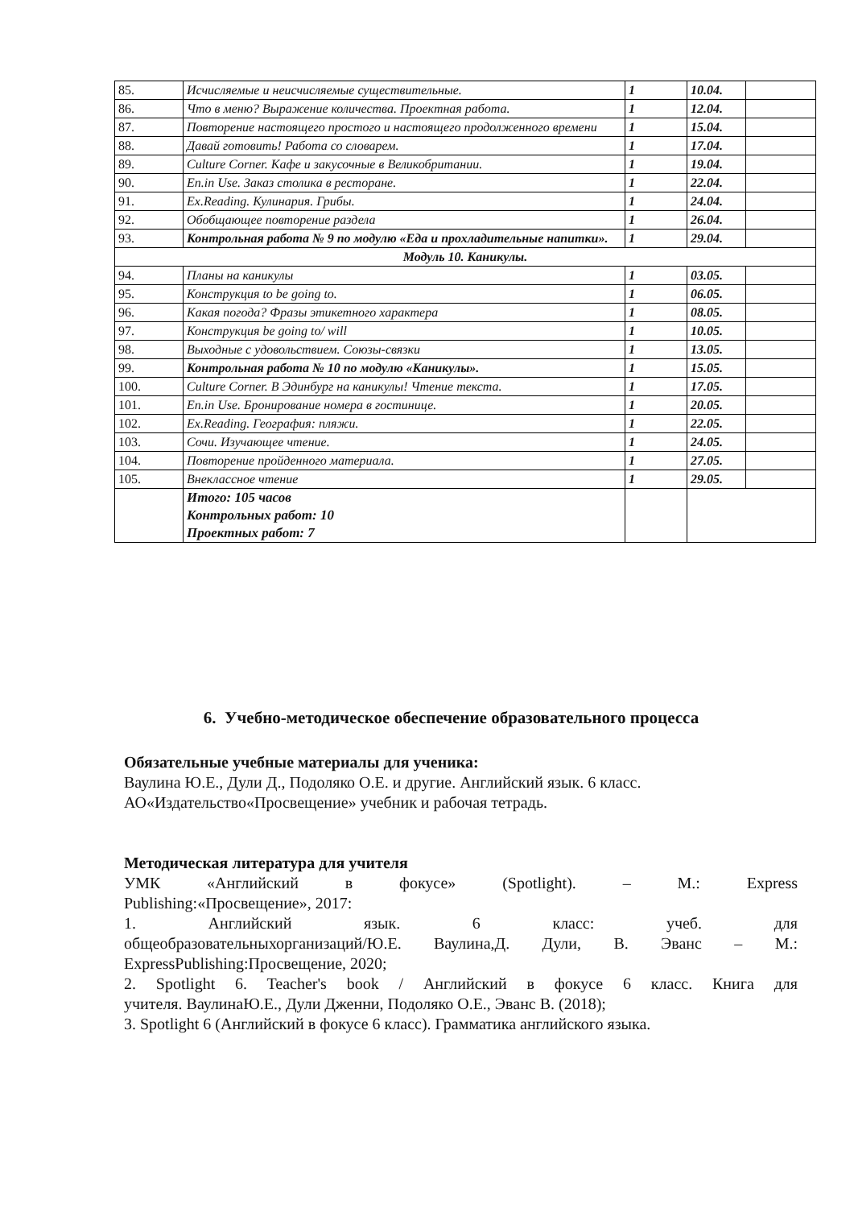| 85. | Исчисляемые и неисчисляемые существительные. | 1 | 10.04. | |
| 86. | Что в меню? Выражение количества. Проектная работа. | 1 | 12.04. | |
| 87. | Повторение настоящего простого и настоящего продолженного времени | 1 | 15.04. | |
| 88. | Давай готовить! Работа со словарем. | 1 | 17.04. | |
| 89. | Culture Corner. Кафе и закусочные в Великобритании. | 1 | 19.04. | |
| 90. | En.in Use. Заказ столика в ресторане. | 1 | 22.04. | |
| 91. | Ex.Reading. Кулинария. Грибы. | 1 | 24.04. | |
| 92. | Обобщающее повторение раздела | 1 | 26.04. | |
| 93. | Контрольная работа № 9 по модулю «Еда и прохладительные напитки». | 1 | 29.04. | |
| Модуль 10. Каникулы. | | | | |
| 94. | Планы на каникулы | 1 | 03.05. | |
| 95. | Конструкция to be going to. | 1 | 06.05. | |
| 96. | Какая погода? Фразы этикетного характера | 1 | 08.05. | |
| 97. | Конструкция be going to/ will | 1 | 10.05. | |
| 98. | Выходные с удовольствием. Союзы-связки | 1 | 13.05. | |
| 99. | Контрольная работа № 10 по модулю «Каникулы». | 1 | 15.05. | |
| 100. | Culture Corner. В Эдинбург на каникулы! Чтение текста. | 1 | 17.05. | |
| 101. | En.in Use. Бронирование номера в гостинице. | 1 | 20.05. | |
| 102. | Ex.Reading. География: пляжи. | 1 | 22.05. | |
| 103. | Сочи. Изучающее чтение. | 1 | 24.05. | |
| 104. | Повторение пройденного материала. | 1 | 27.05. | |
| 105. | Внеклассное чтение | 1 | 29.05. | |
| | Итого: 105 часов Контрольных работ: 10 Проектных работ: 7 | | | |
6. Учебно-методическое обеспечение образовательного процесса
Обязательные учебные материалы для ученика:
Ваулина Ю.Е., Дули Д., Подоляко О.Е. и другие. Английский язык. 6 класс. АО«Издательство«Просвещение» учебник и рабочая тетрадь.
Методическая литература для учителя
УМК «Английский в фокусе» (Spotlight). – М.: Express
Publishing:«Просвещение», 2017:
1. Английский язык. 6 класс: учеб. для
общеобразовательныхорганизаций/Ю.Е. Ваулина,Д. Дули, В. Эванс – М.:
ExpressPublishing:Просвещение, 2020;
2. Spotlight 6. Teacher's book / Английский в фокусе 6 класс. Книга для
учителя. ВаулинаЮ.Е., Дули Дженни, Подоляко О.Е., Эванс В. (2018);
3. Spotlight 6 (Английский в фокусе 6 класс). Грамматика английского языка.